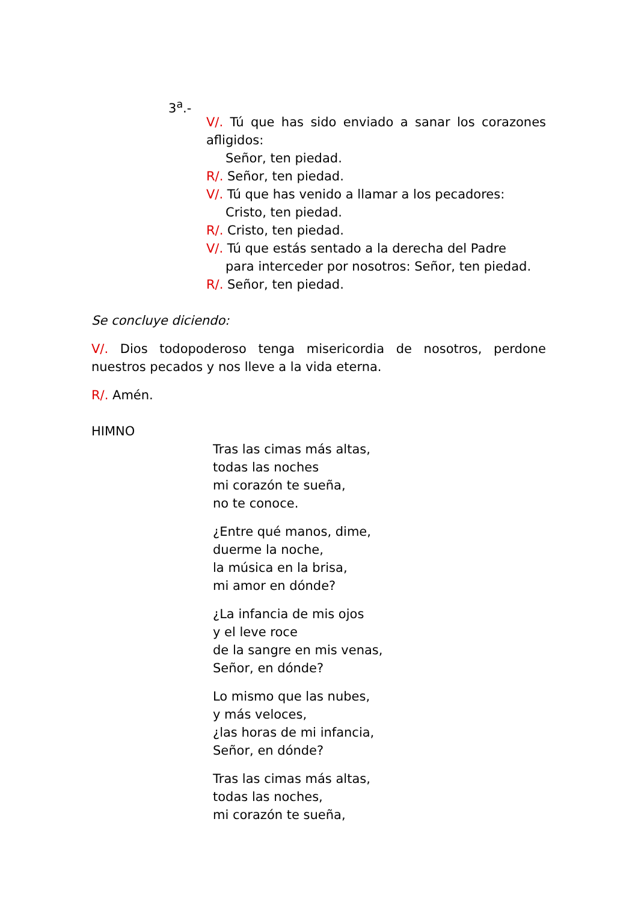3<sup>a</sup>.-
V/. Tú que has sido enviado a sanar los corazones afligidos:
Señor, ten piedad.
R/. Señor, ten piedad.
V/. Tú que has venido a llamar a los pecadores:
Cristo, ten piedad.
R/. Cristo, ten piedad.
V/. Tú que estás sentado a la derecha del Padre
para interceder por nosotros: Señor, ten piedad.
R/. Señor, ten piedad.
Se concluye diciendo:
V/. Dios todopoderoso tenga misericordia de nosotros, perdone nuestros pecados y nos lleve a la vida eterna.
R/. Amén.
HIMNO
Tras las cimas más altas,
todas las noches
mi corazón te sueña,
no te conoce.
¿Entre qué manos, dime,
duerme la noche,
la música en la brisa,
mi amor en dónde?
¿La infancia de mis ojos
y el leve roce
de la sangre en mis venas,
Señor, en dónde?
Lo mismo que las nubes,
y más veloces,
¿las horas de mi infancia,
Señor, en dónde?
Tras las cimas más altas,
todas las noches,
mi corazón te sueña,